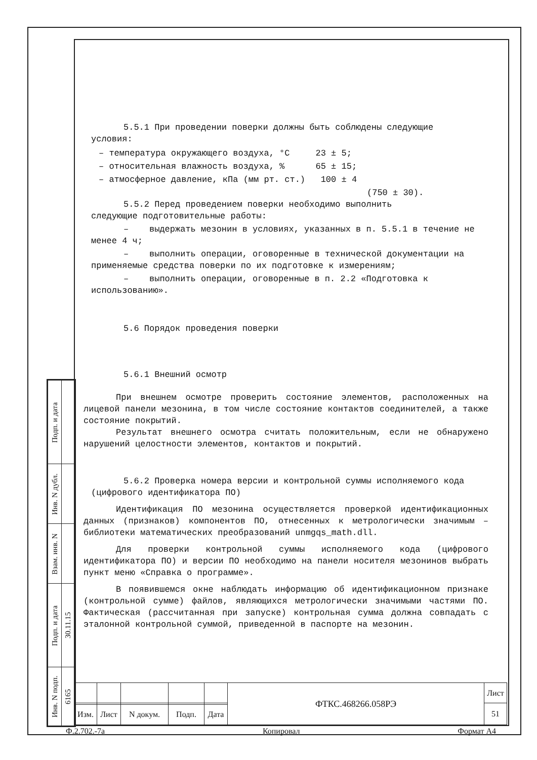5.5.1 При проведении поверки должны быть соблюдены следующие
условия:
– температура окружающего воздуха, °C 23 ± 5;
– относительная влажность воздуха, % 65 ± 15;
– атмосферное давление, кПа (мм рт. ст.) 100 ± 4
(750 ± 30).
5.5.2 Перед проведением поверки необходимо выполнить
следующие подготовительные работы:
– выдержать мезонин в условиях, указанных в п. 5.5.1 в течение не менее 4 ч;
– выполнить операции, оговоренные в технической документации на применяемые средства поверки по их подготовке к измерениям;
– выполнить операции, оговоренные в п. 2.2 «Подготовка к использованию».
5.6 Порядок проведения поверки
5.6.1 Внешний осмотр
При внешнем осмотре проверить состояние элементов, расположенных на лицевой панели мезонина, в том числе состояние контактов соединителей, а также состояние покрытий.
Результат внешнего осмотра считать положительным, если не обнаружено нарушений целостности элементов, контактов и покрытий.
5.6.2 Проверка номера версии и контрольной суммы исполняемого кода (цифрового идентификатора ПО)
Идентификация ПО мезонина осуществляется проверкой идентификационных данных (признаков) компонентов ПО, отнесенных к метрологически значимым – библиотеки математических преобразований unmgqs_math.dll.
Для проверки контрольной суммы исполняемого кода (цифрового идентификатора ПО) и версии ПО необходимо на панели носителя мезонинов выбрать пункт меню «Справка о программе».
В появившемся окне наблюдать информацию об идентификационном признаке (контрольной сумме) файлов, являющихся метрологически значимыми частями ПО. Фактическая (рассчитанная при запуске) контрольная сумма должна совпадать с эталонной контрольной суммой, приведенной в паспорте на мезонин.
| Подп. и дата | |
| Инв. N дубл. | |
| Взам. инв. N | |
| Подп. и дата | 30.11.15 |
| Инв. N подп. | 6165 |
| | | | | | ФТКС.468266.058РЭ | Лист |
| | | | | | | 51 |
| Изм. | Лист | N докум. | Подп. | Дата | | |
Ф.2.702.-7а Копировал Формат А4